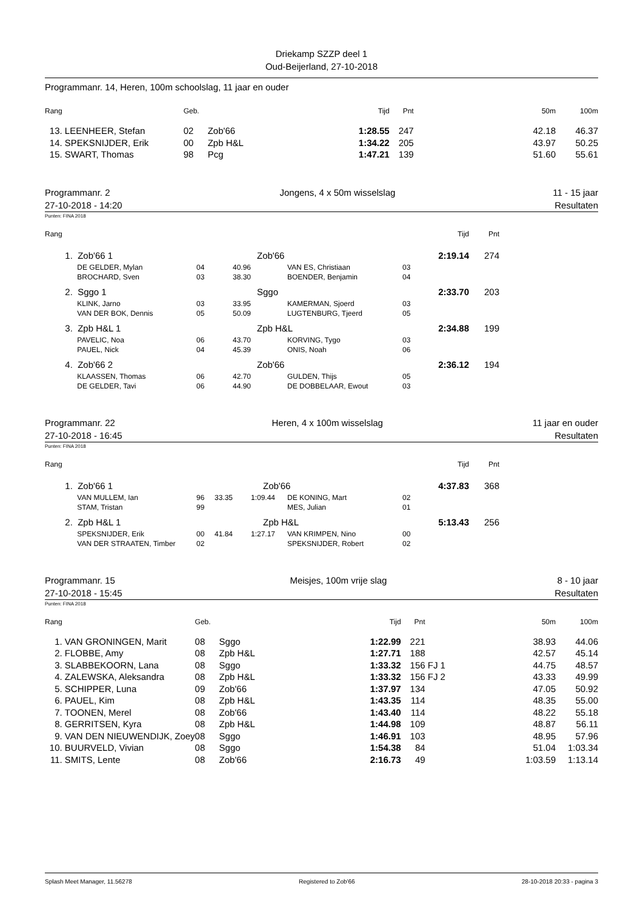Driekamp SZZP deel 1
Oud-Beijerland, 27-10-2018
Programmanr. 14, Heren, 100m schoolslag, 11 jaar en ouder
| Rang | | Geb. | | Tijd | Pnt | | 50m | 100m |
| --- | --- | --- | --- | --- | --- | --- | --- | --- |
| 13. | LEENHEER, Stefan | 02 | Zob'66 | 1:28.55 | 247 | | 42.18 | 46.37 |
| 14. | SPEKSNIJDER, Erik | 00 | Zpb H&L | 1:34.22 | 205 | | 43.97 | 50.25 |
| 15. | SWART, Thomas | 98 | Pcg | 1:47.21 | 139 | | 51.60 | 55.61 |
Programmanr. 2
27-10-2018 - 14:20
Jongens, 4 x 50m wisselslag 11 - 15 jaar
Resultaten
Punten: FINA 2018
| Rang | | | | | | Tijd | Pnt | |
| --- | --- | --- | --- | --- | --- | --- | --- | --- |
| 1. | Zob'66 1 | | Zob'66 | | | 2:19.14 | 274 | |
| | DE GELDER, Mylan | 04 | 40.96 | VAN ES, Christiaan | 03 | | | |
| | BROCHARD, Sven | 03 | 38.30 | BOENDER, Benjamin | 04 | | | |
| 2. | Sggo 1 | | Sggo | | | 2:33.70 | 203 | |
| | KLINK, Jarno | 03 | 33.95 | KAMERMAN, Sjoerd | 03 | | | |
| | VAN DER BOK, Dennis | 05 | 50.09 | LUGTENBURG, Tjeerd | 05 | | | |
| 3. | Zpb H&L 1 | | Zpb H&L | | | 2:34.88 | 199 | |
| | PAVELIC, Noa | 06 | 43.70 | KORVING, Tygo | 03 | | | |
| | PAUEL, Nick | 04 | 45.39 | ONIS, Noah | 06 | | | |
| 4. | Zob'66 2 | | Zob'66 | | | 2:36.12 | 194 | |
| | KLAASSEN, Thomas | 06 | 42.70 | GULDEN, Thijs | 05 | | | |
| | DE GELDER, Tavi | 06 | 44.90 | DE DOBBELAAR, Ewout | 03 | | | |
Programmanr. 22
27-10-2018 - 16:45
Heren, 4 x 100m wisselslag 11 jaar en ouder
Resultaten
Punten: FINA 2018
| Rang | | | | | | | Tijd | Pnt | |
| --- | --- | --- | --- | --- | --- | --- | --- | --- | --- |
| 1. | Zob'66 1 | | | Zob'66 | | | 4:37.83 | 368 | |
| | VAN MULLEM, Ian | 96 | 33.35 | 1:09.44 | DE KONING, Mart | 02 | | | |
| | STAM, Tristan | 99 | | | MES, Julian | 01 | | | |
| 2. | Zpb H&L 1 | | | Zpb H&L | | | 5:13.43 | 256 | |
| | SPEKSNIJDER, Erik | 00 | 41.84 | 1:27.17 | VAN KRIMPEN, Nino | 00 | | | |
| | VAN DER STRAATEN, Timber | 02 | | | SPEKSNIJDER, Robert | 02 | | | |
Programmanr. 15
27-10-2018 - 15:45
Meisjes, 100m vrije slag 8 - 10 jaar
Resultaten
Punten: FINA 2018
| Rang | | Geb. | | Tijd | Pnt | | 50m | 100m |
| --- | --- | --- | --- | --- | --- | --- | --- | --- |
| 1. | VAN GRONINGEN, Marit | 08 | Sggo | 1:22.99 | 221 | | 38.93 | 44.06 |
| 2. | FLOBBE, Amy | 08 | Zpb H&L | 1:27.71 | 188 | | 42.57 | 45.14 |
| 3. | SLABBEKOORN, Lana | 08 | Sggo | 1:33.32 | 156 | FJ 1 | 44.75 | 48.57 |
| 4. | ZALEWSKA, Aleksandra | 08 | Zpb H&L | 1:33.32 | 156 | FJ 2 | 43.33 | 49.99 |
| 5. | SCHIPPER, Luna | 09 | Zob'66 | 1:37.97 | 134 | | 47.05 | 50.92 |
| 6. | PAUEL, Kim | 08 | Zpb H&L | 1:43.35 | 114 | | 48.35 | 55.00 |
| 7. | TOONEN, Merel | 08 | Zob'66 | 1:43.40 | 114 | | 48.22 | 55.18 |
| 8. | GERRITSEN, Kyra | 08 | Zpb H&L | 1:44.98 | 109 | | 48.87 | 56.11 |
| 9. | VAN DEN NIEUWENDIJK, Zoey | 08 | Sggo | 1:46.91 | 103 | | 48.95 | 57.96 |
| 10. | BUURVELD, Vivian | 08 | Sggo | 1:54.38 | 84 | | 51.04 | 1:03.34 |
| 11. | SMITS, Lente | 08 | Zob'66 | 2:16.73 | 49 | | 1:03.59 | 1:13.14 |
Splash Meet Manager, 11.56278 Registered to Zob'66 28-10-2018 20:33 - pagina 3